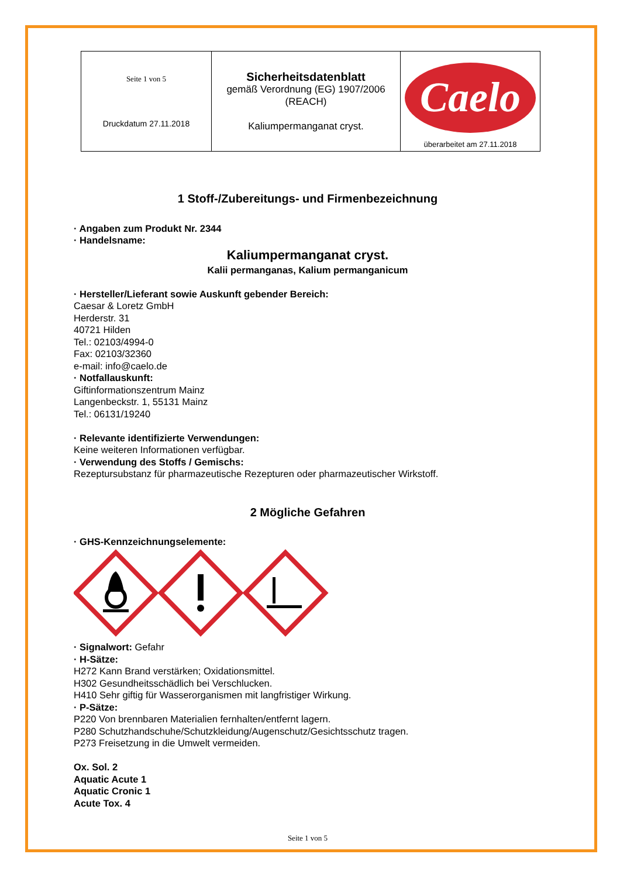| Seite 1 von 5 Druckdatum 27.11.2018 | Sicherheitsdatenblatt gemäß Verordnung (EG) 1907/2006 (REACH) Kaliumpermanganat cryst. | Caelo überarbeitet am 27.11.2018 |
1 Stoff-/Zubereitungs- und Firmenbezeichnung
· Angaben zum Produkt Nr. 2344
· Handelsname:
Kaliumpermanganat cryst.
Kalii permanganas, Kalium permanganicum
· Hersteller/Lieferant sowie Auskunft gebender Bereich:
Caesar & Loretz GmbH
Herderstr. 31
40721 Hilden
Tel.: 02103/4994-0
Fax: 02103/32360
e-mail: info@caelo.de
· Notfallauskunft:
Giftinformationszentrum Mainz
Langenbeckstr. 1, 55131 Mainz
Tel.: 06131/19240
· Relevante identifizierte Verwendungen:
Keine weiteren Informationen verfügbar.
· Verwendung des Stoffs / Gemischs:
Rezeptursubstanz für pharmazeutische Rezepturen oder pharmazeutischer Wirkstoff.
2 Mögliche Gefahren
· GHS-Kennzeichnungselemente:
· Signalwort: Gefahr
· H-Sätze:
H272 Kann Brand verstärken; Oxidationsmittel.
H302 Gesundheitsschädlich bei Verschlucken.
H410 Sehr giftig für Wasserorganismen mit langfristiger Wirkung.
· P-Sätze:
P220 Von brennbaren Materialien fernhalten/entfernt lagern.
P280 Schutzhandschuhe/Schutzkleidung/Augenschutz/Gesichtsschutz tragen.
P273 Freisetzung in die Umwelt vermeiden.
Ox. Sol. 2
Aquatic Acute 1
Aquatic Cronic 1
Acute Tox. 4
Seite 1 von 5